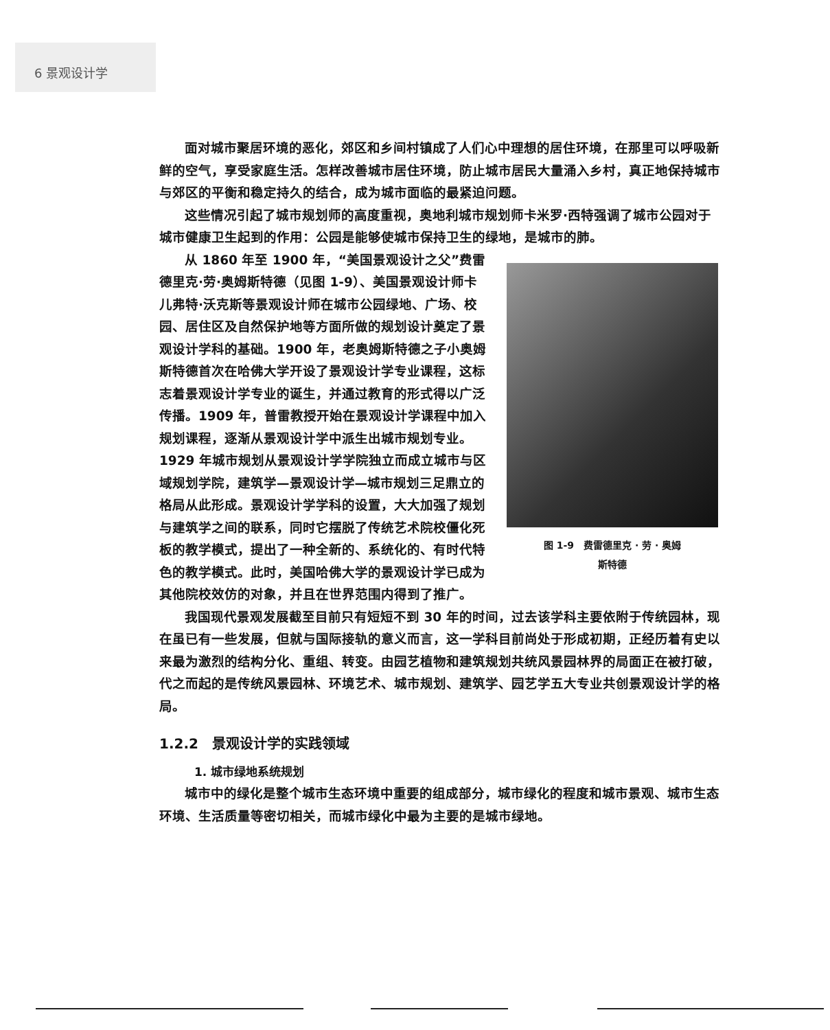6 景观设计学
面对城市聚居环境的恶化，郊区和乡间村镇成了人们心中理想的居住环境，在那里可以呼吸新鲜的空气，享受家庭生活。怎样改善城市居住环境，防止城市居民大量涌入乡村，真正地保持城市与郊区的平衡和稳定持久的结合，成为城市面临的最紧迫问题。
这些情况引起了城市规划师的高度重视，奥地利城市规划师卡米罗·西特强调了城市公园对于城市健康卫生起到的作用：公园是能够使城市保持卫生的绿地，是城市的肺。
图 1-9　费雷德里克 · 劳 · 奥姆
斯特德
从 1860 年至 1900 年，“美国景观设计之父”费雷德里克·劳·奥姆斯特德（见图 1-9）、美国景观设计师卡儿弗特·沃克斯等景观设计师在城市公园绿地、广场、校园、居住区及自然保护地等方面所做的规划设计奠定了景观设计学科的基础。1900 年，老奥姆斯特德之子小奥姆斯特德首次在哈佛大学开设了景观设计学专业课程，这标志着景观设计学专业的诞生，并通过教育的形式得以广泛传播。1909 年，普雷教授开始在景观设计学课程中加入规划课程，逐渐从景观设计学中派生出城市规划专业。1929 年城市规划从景观设计学学院独立而成立城市与区域规划学院，建筑学—景观设计学—城市规划三足鼎立的格局从此形成。景观设计学学科的设置，大大加强了规划与建筑学之间的联系，同时它摆脱了传统艺术院校僵化死板的教学模式，提出了一种全新的、系统化的、有时代特色的教学模式。此时，美国哈佛大学的景观设计学已成为其他院校效仿的对象，并且在世界范围内得到了推广。
我国现代景观发展截至目前只有短短不到 30 年的时间，过去该学科主要依附于传统园林，现在虽已有一些发展，但就与国际接轨的意义而言，这一学科目前尚处于形成初期，正经历着有史以来最为激烈的结构分化、重组、转变。由园艺植物和建筑规划共统风景园林界的局面正在被打破，代之而起的是传统风景园林、环境艺术、城市规划、建筑学、园艺学五大专业共创景观设计学的格局。
1.2.2　景观设计学的实践领域
1. 城市绿地系统规划
城市中的绿化是整个城市生态环境中重要的组成部分，城市绿化的程度和城市景观、城市生态环境、生活质量等密切相关，而城市绿化中最为主要的是城市绿地。